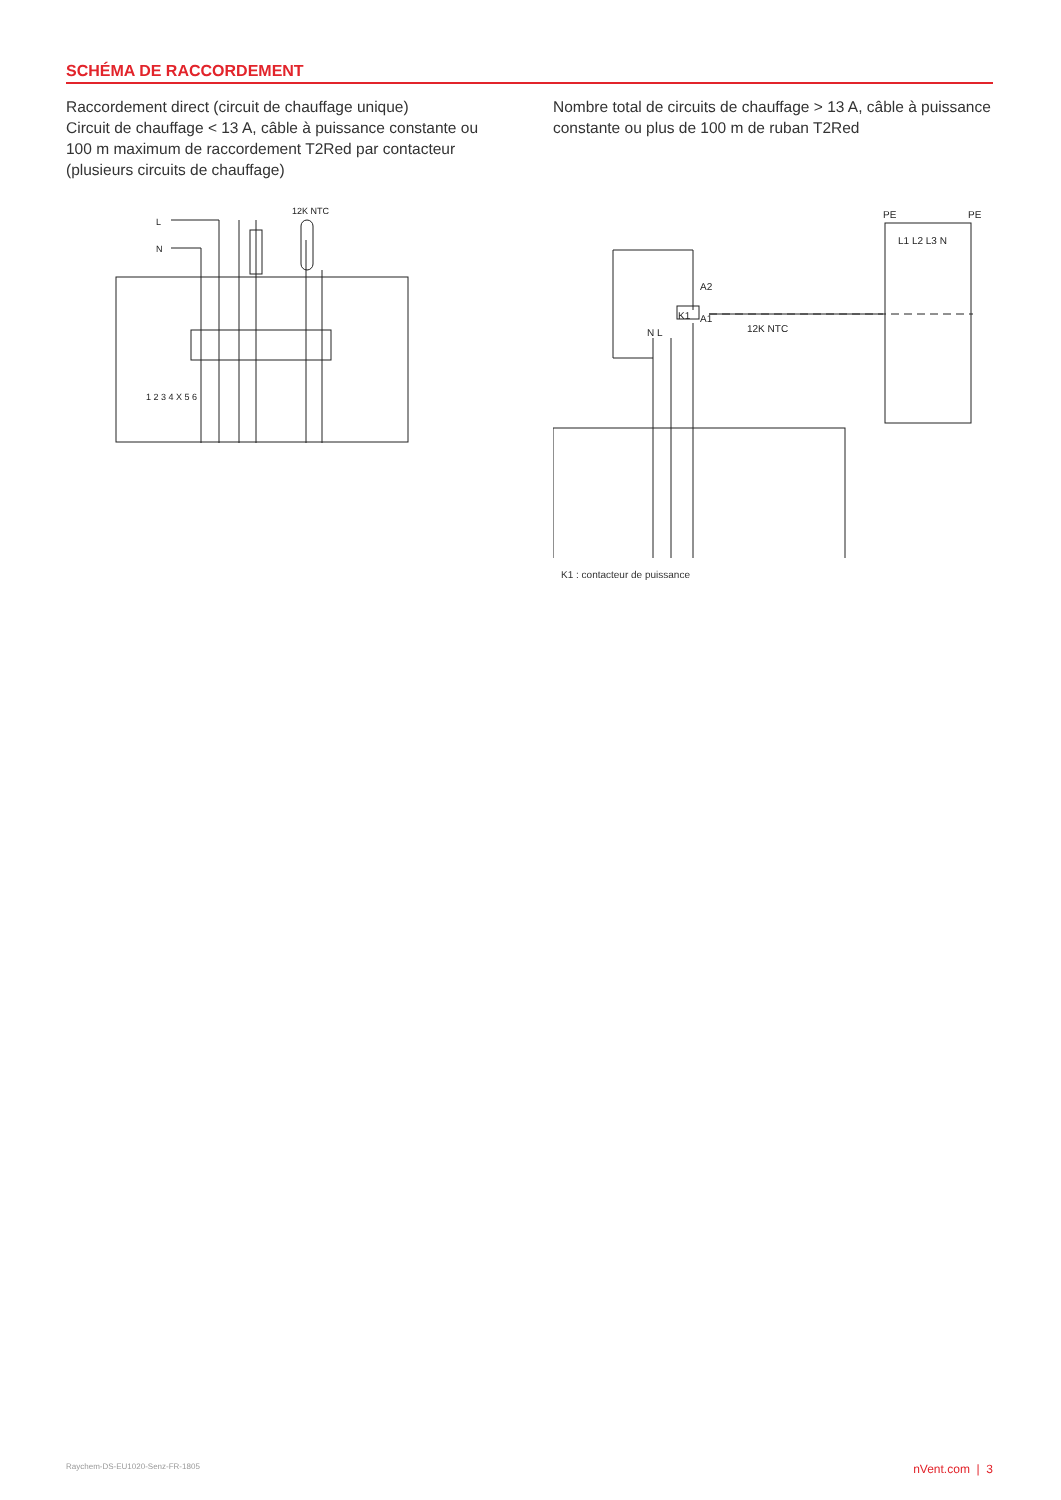SCHÉMA DE RACCORDEMENT
Raccordement direct (circuit de chauffage unique)
Circuit de chauffage < 13 A, câble à puissance constante ou 100 m maximum de raccordement T2Red par contacteur (plusieurs circuits de chauffage)
L
N
12K NTC
1 2 3 4 X 5 6
Nombre total de circuits de chauffage > 13 A, câble à puissance constante ou plus de 100 m de ruban T2Red
PE
PE
L1 L2 L3 N
A2
K1
A1
N L
12K NTC
K1 : contacteur de puissance
Raychem-DS-EU1020-Senz-FR-1805 nVent.com | 3